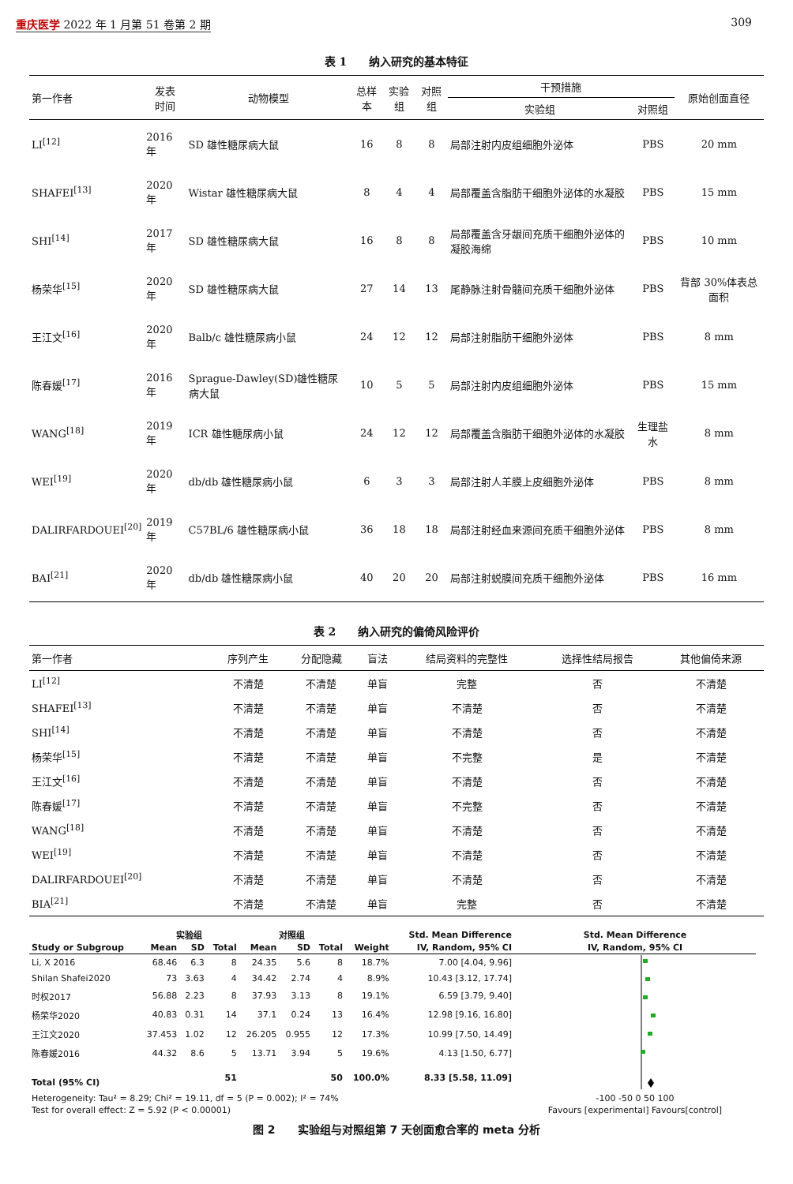重庆医学 2022 年 1 月第 51 卷第 2 期
309
表 1　　纳入研究的基本特征
| 第一作者 | 发表 时间 | 动物模型 | 总样本 | 实验组 | 对照组 | 干预措施 | | 原始创面直径 |
| --- | --- | --- | --- | --- | --- | --- | --- | --- |
| | | | | | | 实验组 | 对照组 | |
| LI<sup>[12]</sup> | 2016 年 | SD 雄性糖尿病大鼠 | 16 | 8 | 8 | 局部注射内皮组细胞外泌体 | PBS | 20 mm |
| SHAFEI<sup>[13]</sup> | 2020 年 | Wistar 雄性糖尿病大鼠 | 8 | 4 | 4 | 局部覆盖含脂肪干细胞外泌体的水凝胶 | PBS | 15 mm |
| SHI<sup>[14]</sup> | 2017 年 | SD 雄性糖尿病大鼠 | 16 | 8 | 8 | 局部覆盖含牙龈间充质干细胞外泌体的凝胶海绵 | PBS | 10 mm |
| 杨荣华<sup>[15]</sup> | 2020 年 | SD 雄性糖尿病大鼠 | 27 | 14 | 13 | 尾静脉注射骨髓间充质干细胞外泌体 | PBS | 背部 30%体表总面积 |
| 王江文<sup>[16]</sup> | 2020 年 | Balb/c 雄性糖尿病小鼠 | 24 | 12 | 12 | 局部注射脂肪干细胞外泌体 | PBS | 8 mm |
| 陈春媛<sup>[17]</sup> | 2016 年 | Sprague-Dawley(SD)雄性糖尿病大鼠 | 10 | 5 | 5 | 局部注射内皮组细胞外泌体 | PBS | 15 mm |
| WANG<sup>[18]</sup> | 2019 年 | ICR 雄性糖尿病小鼠 | 24 | 12 | 12 | 局部覆盖含脂肪干细胞外泌体的水凝胶 | 生理盐水 | 8 mm |
| WEI<sup>[19]</sup> | 2020 年 | db/db 雄性糖尿病小鼠 | 6 | 3 | 3 | 局部注射人羊膜上皮细胞外泌体 | PBS | 8 mm |
| DALIRFARDOUEI<sup>[20]</sup> | 2019 年 | C57BL/6 雄性糖尿病小鼠 | 36 | 18 | 18 | 局部注射经血来源间充质干细胞外泌体 | PBS | 8 mm |
| BAI<sup>[21]</sup> | 2020 年 | db/db 雄性糖尿病小鼠 | 40 | 20 | 20 | 局部注射蜕膜间充质干细胞外泌体 | PBS | 16 mm |
表 2　　纳入研究的偏倚风险评价
| 第一作者 | 序列产生 | 分配隐藏 | 盲法 | 结局资料的完整性 | 选择性结局报告 | 其他偏倚来源 |
| --- | --- | --- | --- | --- | --- | --- |
| LI<sup>[12]</sup> | 不清楚 | 不清楚 | 单盲 | 完整 | 否 | 不清楚 |
| SHAFEI<sup>[13]</sup> | 不清楚 | 不清楚 | 单盲 | 不清楚 | 否 | 不清楚 |
| SHI<sup>[14]</sup> | 不清楚 | 不清楚 | 单盲 | 不清楚 | 否 | 不清楚 |
| 杨荣华<sup>[15]</sup> | 不清楚 | 不清楚 | 单盲 | 不完整 | 是 | 不清楚 |
| 王江文<sup>[16]</sup> | 不清楚 | 不清楚 | 单盲 | 不清楚 | 否 | 不清楚 |
| 陈春媛<sup>[17]</sup> | 不清楚 | 不清楚 | 单盲 | 不完整 | 否 | 不清楚 |
| WANG<sup>[18]</sup> | 不清楚 | 不清楚 | 单盲 | 不清楚 | 否 | 不清楚 |
| WEI<sup>[19]</sup> | 不清楚 | 不清楚 | 单盲 | 不清楚 | 否 | 不清楚 |
| DALIRFARDOUEI<sup>[20]</sup> | 不清楚 | 不清楚 | 单盲 | 不清楚 | 否 | 不清楚 |
| BIA<sup>[21]</sup> | 不清楚 | 不清楚 | 单盲 | 完整 | 否 | 不清楚 |
| | 实验组 | | | 对照组 | | | | Std. Mean Difference | Std. Mean Difference |
| --- | --- | --- | --- | --- | --- | --- | --- | --- | --- |
| Study or Subgroup | Mean | SD | Total | Mean | SD | Total | Weight | IV, Random, 95% CI | IV, Random, 95% CI |
| Li, X 2016 | 68.46 | 6.3 | 8 | 24.35 | 5.6 | 8 | 18.7% | 7.00 [4.04, 9.96] | |
| Shilan Shafei2020 | 73 | 3.63 | 4 | 34.42 | 2.74 | 4 | 8.9% | 10.43 [3.12, 17.74] | |
| 时权2017 | 56.88 | 2.23 | 8 | 37.93 | 3.13 | 8 | 19.1% | 6.59 [3.79, 9.40] | |
| 杨荣华2020 | 40.83 | 0.31 | 14 | 37.1 | 0.24 | 13 | 16.4% | 12.98 [9.16, 16.80] | |
| 王江文2020 | 37.453 | 1.02 | 12 | 26.205 | 0.955 | 12 | 17.3% | 10.99 [7.50, 14.49] | |
| 陈春媛2016 | 44.32 | 8.6 | 5 | 13.71 | 3.94 | 5 | 19.6% | 4.13 [1.50, 6.77] | |
| Total (95% CI) | | | 51 | | | 50 | 100.0% | 8.33 [5.58, 11.09] | |
| Heterogeneity: Tau² = 8.29; Chi² = 19.11, df = 5 (P = 0.002); I² = 74% | | | | | | | | | -100 -50 0 50 100 |
| Test for overall effect: Z = 5.92 (P < 0.00001) | | | | | | | | | Favours [experimental] Favours[control] |
图 2　　实验组与对照组第 7 天创面愈合率的 meta 分析